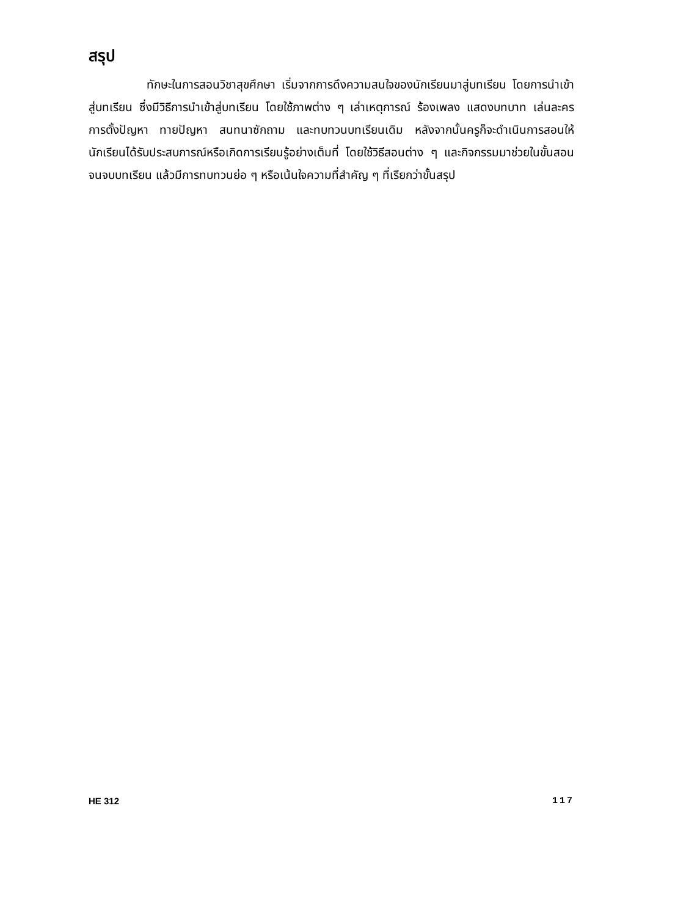สรุป
ทักษะในการสอนวิชาสุขศึกษา เริ่มจากการดึงความสนใจของนักเรียนมาสู่บทเรียน โดยการนำเข้าสู่บทเรียน ซึ่งมีวิธีการนำเข้าสู่บทเรียน โดยใช้ภาพต่าง ๆ เล่าเหตุการณ์ ร้องเพลง แสดงบทบาท เล่นละคร การตั้งปัญหา ทายปัญหา สนทนาซักถาม และทบทวนบทเรียนเดิม หลังจากนั้นครูก็จะดำเนินการสอนให้นักเรียนได้รับประสบการณ์หรือเกิดการเรียนรู้อย่างเต็มที่ โดยใช้วิธีสอนต่าง ๆ และกิจกรรมมาช่วยในขั้นสอนจนจบบทเรียน แล้วมีการทบทวนย่อ ๆ หรือเน้นใจความที่สำคัญ ๆ ที่เรียกว่าขั้นสรุป
HE 312 117